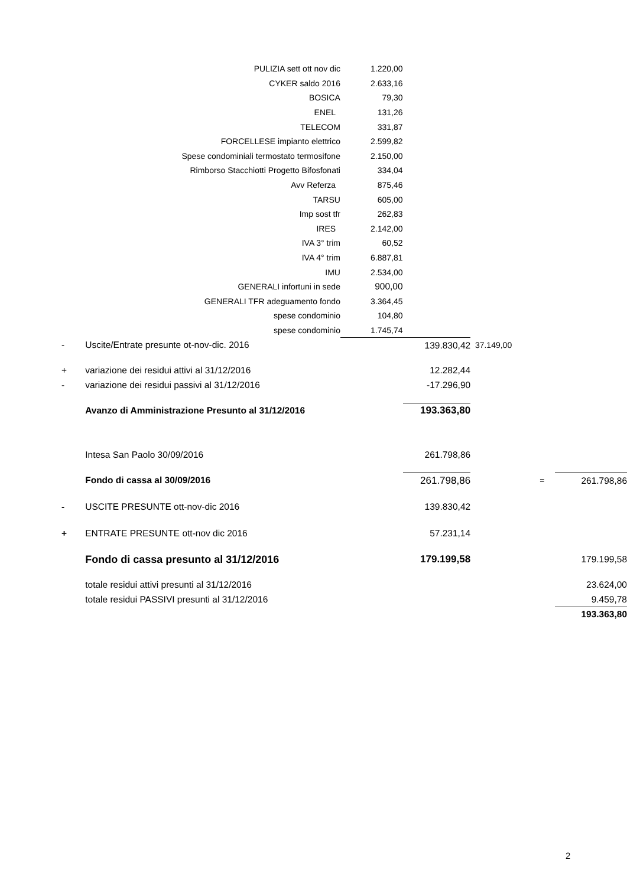| | | PULIZIA sett ott nov dic | 1.220,00 | | | | |
| | CYKER saldo 2016 | | 2.633,16 | | | | |
| | BOSICA | | 79,30 | | | | |
| | ENEL | | 131,26 | | | | |
| | TELECOM | | 331,87 | | | | |
| | FORCELLESE impianto elettrico | | 2.599,82 | | | | |
| | Spese condominiali termostato termosifone | | 2.150,00 | | | | |
| | Rimborso Stacchiotti Progetto Bifosfonati | | 334,04 | | | | |
| | Avv Referza | | 875,46 | | | | |
| | TARSU | | 605,00 | | | | |
| | Imp sost tfr | | 262,83 | | | | |
| | IRES | | 2.142,00 | | | | |
| | IVA 3° trim | | 60,52 | | | | |
| | IVA 4° trim | | 6.887,81 | | | | |
| | IMU | | 2.534,00 | | | | |
| | GENERALI infortuni in sede | | 900,00 | | | | |
| | GENERALI TFR adeguamento fondo | | 3.364,45 | | | | |
| | spese condominio | | 104,80 | | | | |
| | spese condominio | | 1.745,74 | | | | |
| - | Uscite/Entrate presunte ot-nov-dic. 2016 | | | 139.830,42 | 37.149,00 | | |
| + | variazione dei residui attivi al 31/12/2016 | | | 12.282,44 | | | |
| - | variazione dei residui passivi al 31/12/2016 | | | -17.296,90 | | | |
| | Avanzo di Amministrazione Presunto al 31/12/2016 | | | 193.363,80 | | | |
| | Intesa San Paolo 30/09/2016 | | | 261.798,86 | | | |
| | Fondo di cassa al 30/09/2016 | | | 261.798,86 | | = | 261.798,86 |
| - | USCITE PRESUNTE ott-nov-dic 2016 | | | 139.830,42 | | | |
| + | ENTRATE PRESUNTE ott-nov dic 2016 | | | 57.231,14 | | | |
| | Fondo di cassa presunto al 31/12/2016 | | | 179.199,58 | | | 179.199,58 |
| | totale residui attivi presunti al 31/12/2016 | | | | | | 23.624,00 |
| | totale residui PASSIVI presunti al 31/12/2016 | | | | | | 9.459,78 |
| | | | | | | | 193.363,80 |
2